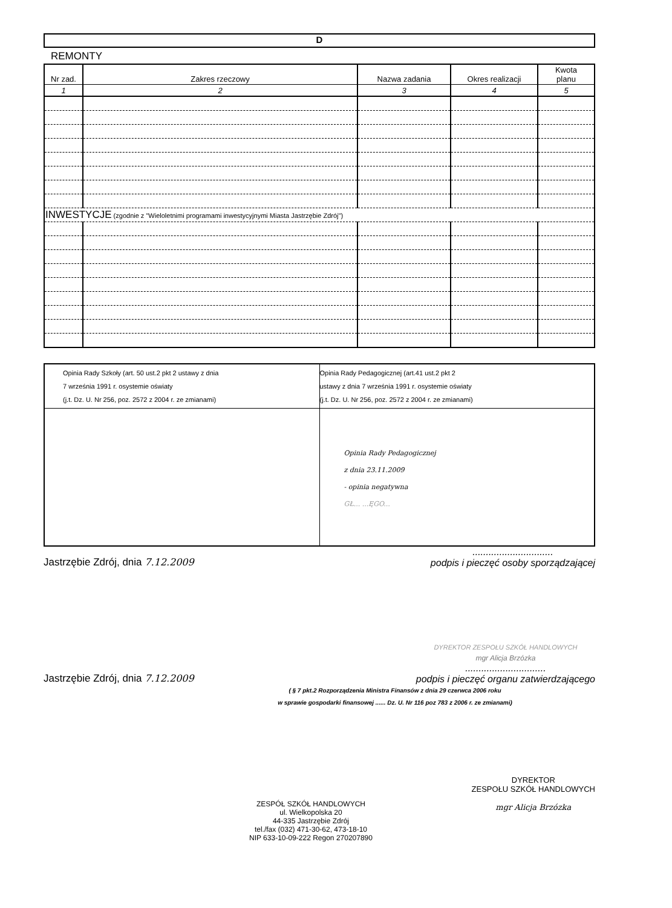D
REMONTY
| Nr zad. | Zakres rzeczowy | Nazwa zadania | Okres realizacji | Kwota planu |
| --- | --- | --- | --- | --- |
| 1 | 2 | 3 | 4 | 5 |
| INWESTYCJE (zgodnie z "Wieloletnimi programami inwestycyjnymi Miasta Jastrzębie Zdrój") | | | | |
| Opinia Rady Szkoły (art. 50 ust.2 pkt 2 ustawy z dnia 7 września 1991 r. osystemie oświaty (j.t. Dz. U. Nr 256, poz. 2572 z 2004 r. ze zmianami) | Opinia Rady Pedagogicznej (art.41 ust.2 pkt 2 ustawy z dnia 7 września 1991 r. osystemie oświaty (j.t. Dz. U. Nr 256, poz. 2572 z 2004 r. ze zmianami) |
| | Opinia Rady Pedagogicznej z dnia 23.11.2009 - opinia negatywna GŁ... ...ĘGO... |
Jastrzębie Zdrój, dnia 7.12.2009
..............................
podpis i pieczęć osoby sporządzającej
Jastrzębie Zdrój, dnia 7.12.2009
DYREKTOR ZESPOŁU SZKÓŁ HANDLOWYCH
mgr Alicja Brzózka
..............................
podpis i pieczęć organu zatwierdzającego
( § 7 pkt.2 Rozporządzenia Ministra Finansów z dnia 29 czerwca 2006 roku
w sprawie gospodarki finansowej ...... Dz. U. Nr 116 poz 783 z 2006 r. ze zmianami)
ZESPÓŁ SZKÓŁ HANDLOWYCH
ul. Wielkopolska 20
44-335 Jastrzębie Zdrój
tel./fax (032) 471-30-62, 473-18-10
NIP 633-10-09-222 Regon 270207890
DYREKTOR
ZESPOŁU SZKÓŁ HANDLOWYCH
mgr Alicja Brzózka